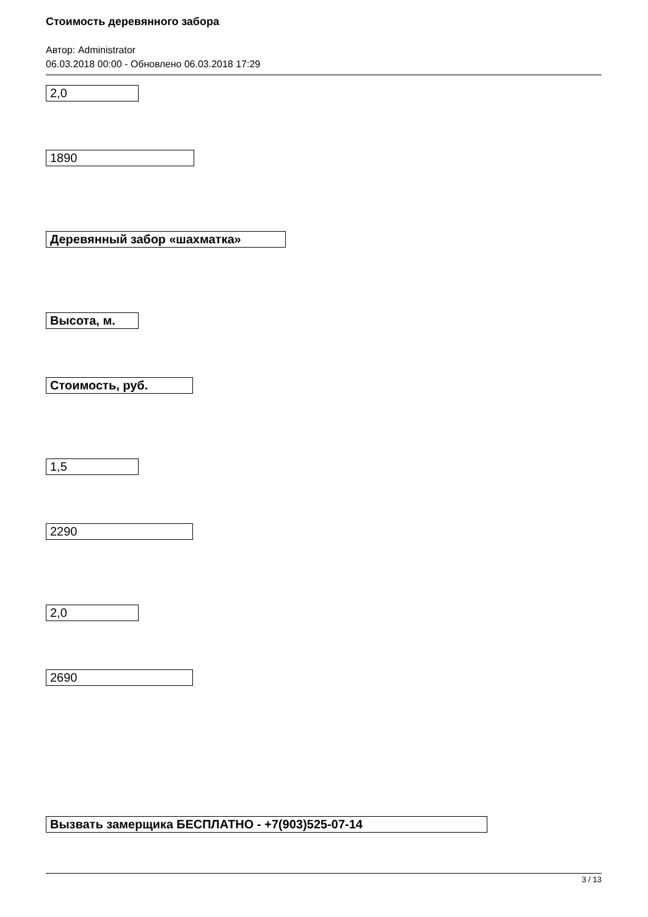Стоимость деревянного забора
Автор: Administrator
06.03.2018 00:00 - Обновлено 06.03.2018 17:29
2,0
1890
Деревянный забор «шахматка»
Высота, м.
Стоимость, руб.
1,5
2290
2,0
2690
Вызвать замерщика БЕСПЛАТНО - +7(903)525-07-14
3 / 13